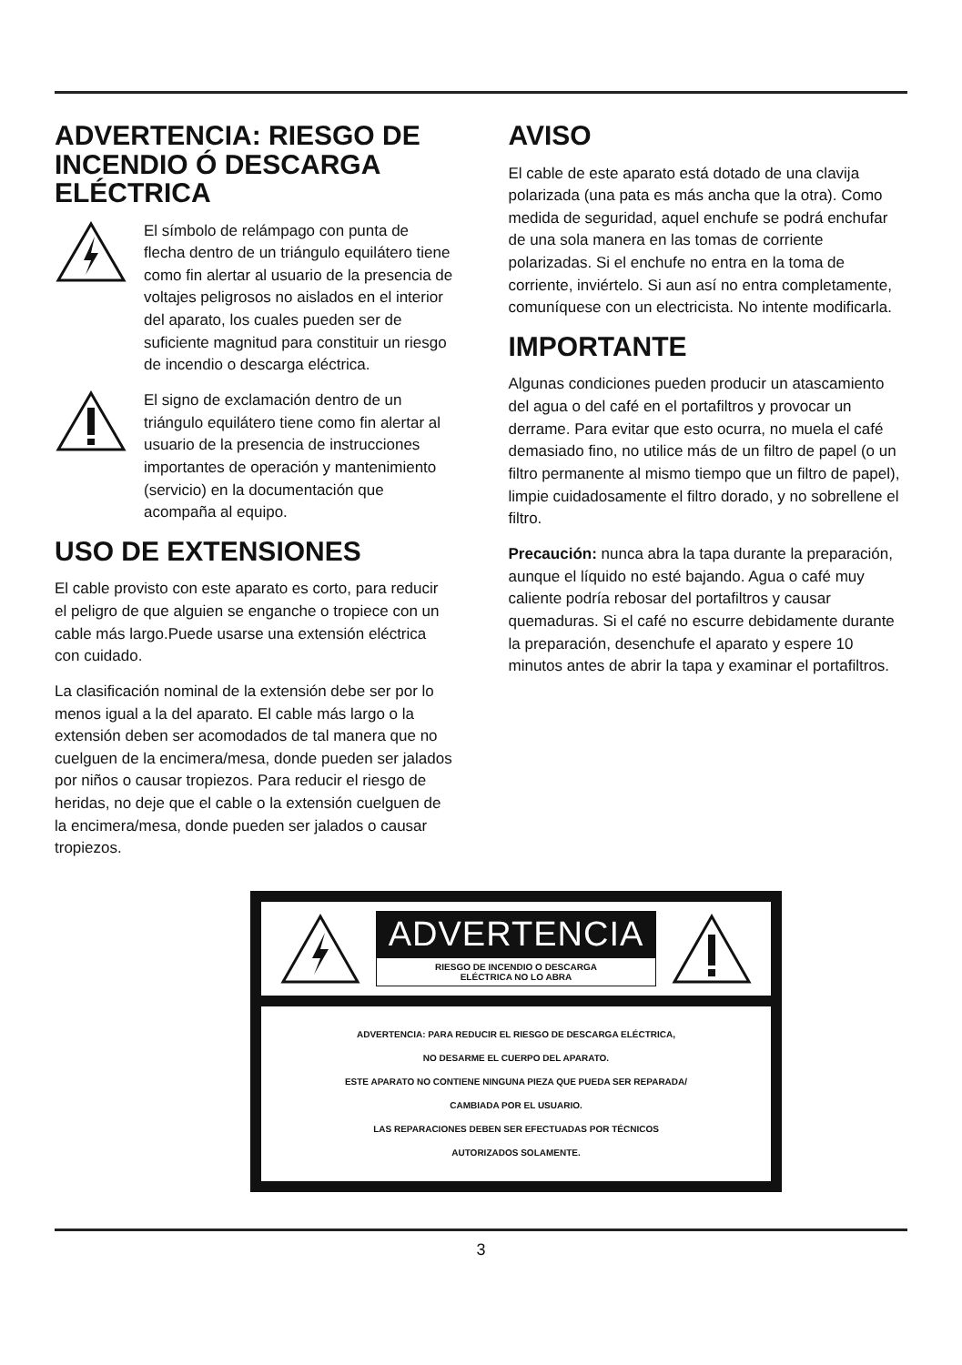ADVERTENCIA: RIESGO DE INCENDIO Ó DESCARGA ELÉCTRICA
El símbolo de relámpago con punta de flecha dentro de un triángulo equilátero tiene como fin alertar al usuario de la presencia de voltajes peligrosos no aislados en el interior del aparato, los cuales pueden ser de suficiente magnitud para constituir un riesgo de incendio o descarga eléctrica.
El signo de exclamación dentro de un triángulo equilátero tiene como fin alertar al usuario de la presencia de instrucciones importantes de operación y mantenimiento (servicio) en la documentación que acompaña al equipo.
USO DE EXTENSIONES
El cable provisto con este aparato es corto, para reducir el peligro de que alguien se enganche o tropiece con un cable más largo.Puede usarse una extensión eléctrica con cuidado.
La clasificación nominal de la extensión debe ser por lo menos igual a la del aparato. El cable más largo o la extensión deben ser acomodados de tal manera que no cuelguen de la encimera/mesa, donde pueden ser jalados por niños o causar tropiezos. Para reducir el riesgo de heridas, no deje que el cable o la extensión cuelguen de la encimera/mesa, donde pueden ser jalados o causar tropiezos.
AVISO
El cable de este aparato está dotado de una clavija polarizada (una pata es más ancha que la otra). Como medida de seguridad, aquel enchufe se podrá enchufar de una sola manera en las tomas de corriente polarizadas. Si el enchufe no entra en la toma de corriente, inviértelo. Si aun así no entra completamente, comuníquese con un electricista. No intente modificarla.
IMPORTANTE
Algunas condiciones pueden producir un atascamiento del agua o del café en el portafiltros y provocar un derrame. Para evitar que esto ocurra, no muela el café demasiado fino, no utilice más de un filtro de papel (o un filtro permanente al mismo tiempo que un filtro de papel), limpie cuidadosamente el filtro dorado, y no sobrellene el filtro.
Precaución: nunca abra la tapa durante la preparación, aunque el líquido no esté bajando. Agua o café muy caliente podría rebosar del portafiltros y causar quemaduras. Si el café no escurre debidamente durante la preparación, desenchufe el aparato y espere 10 minutos antes de abrir la tapa y examinar el portafiltros.
ADVERTENCIA
RIESGO DE INCENDIO O DESCARGA
ELÉCTRICA NO LO ABRA
ADVERTENCIA: PARA REDUCIR EL RIESGO DE DESCARGA ELÉCTRICA,
NO DESARME EL CUERPO DEL APARATO.
ESTE APARATO NO CONTIENE NINGUNA PIEZA QUE PUEDA SER REPARADA/
CAMBIADA POR EL USUARIO.
LAS REPARACIONES DEBEN SER EFECTUADAS POR TÉCNICOS
AUTORIZADOS SOLAMENTE.
3